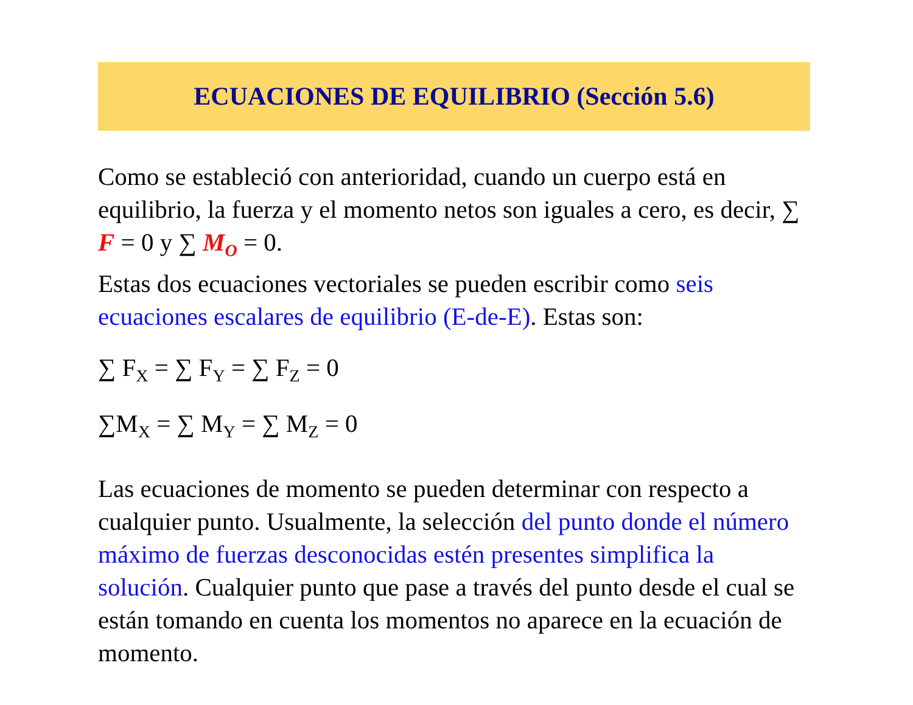ECUACIONES DE EQUILIBRIO (Sección 5.6)
Como se estableció con anterioridad, cuando un cuerpo está en equilibrio, la fuerza y el momento netos son iguales a cero, es decir, ∑ F = 0 y ∑ M<sub>O</sub> = 0.
Estas dos ecuaciones vectoriales se pueden escribir como seis ecuaciones escalares de equilibrio (E-de-E). Estas son:
∑ F<sub>X</sub> = ∑ F<sub>Y</sub> = ∑ F<sub>Z</sub> = 0
∑M<sub>X</sub> = ∑ M<sub>Y</sub> = ∑ M<sub>Z</sub> = 0
Las ecuaciones de momento se pueden determinar con respecto a cualquier punto. Usualmente, la selección del punto donde el número máximo de fuerzas desconocidas estén presentes simplifica la solución. Cualquier punto que pase a través del punto desde el cual se están tomando en cuenta los momentos no aparece en la ecuación de momento.